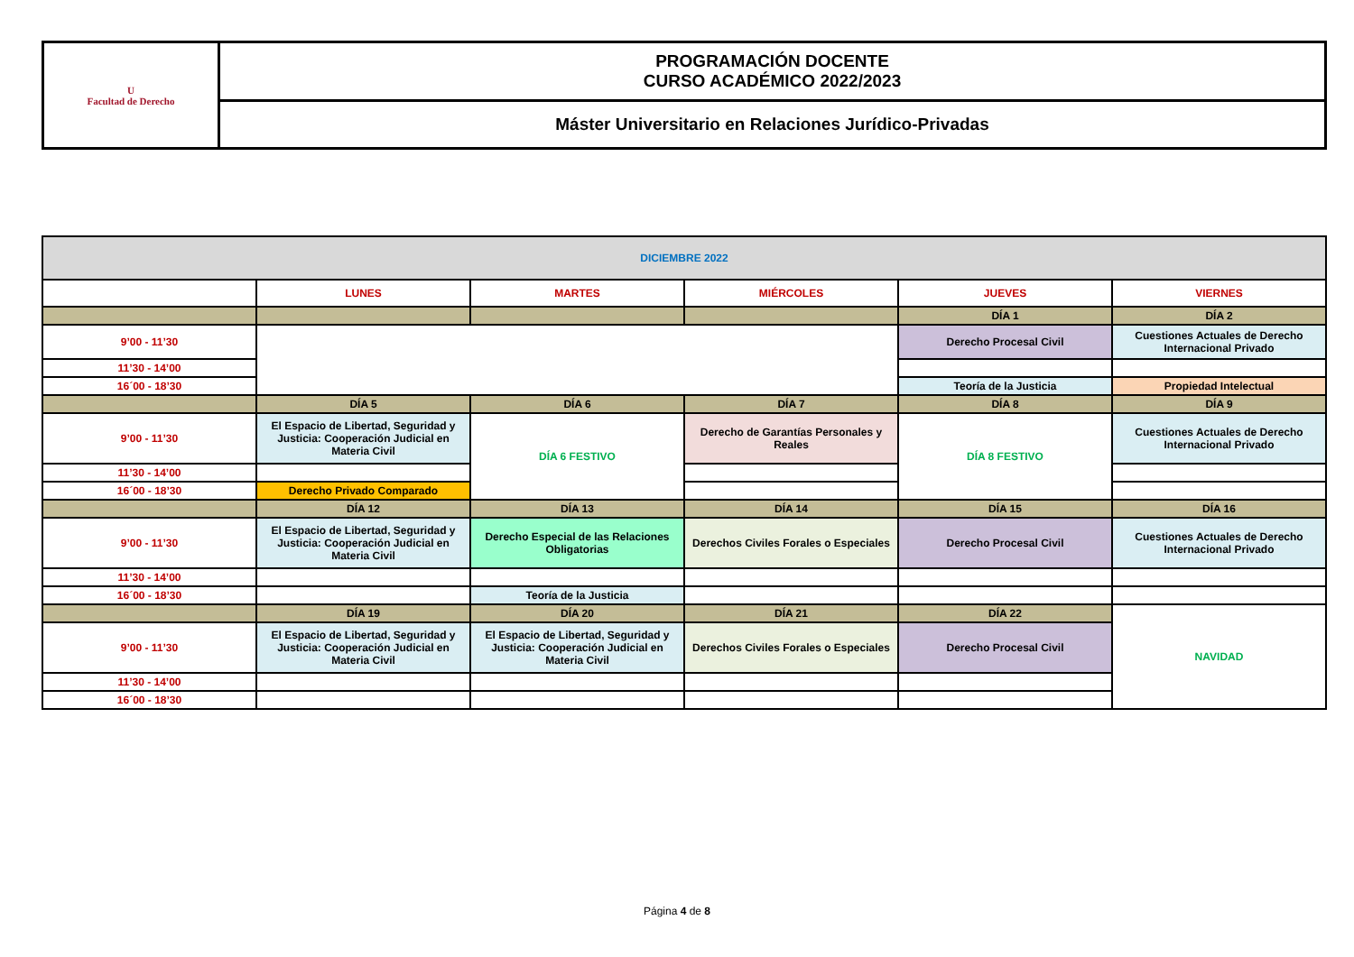| U Facultad de Derecho | PROGRAMACIÓN DOCENTE CURSO ACADÉMICO 2022/2023 |
| | Máster Universitario en Relaciones Jurídico-Privadas |
| DICIEMBRE 2022 | | | | | |
| --- | --- | --- | --- | --- | --- |
| | LUNES | MARTES | MIÉRCOLES | JUEVES | VIERNES |
| | | | | DÍA 1 | DÍA 2 |
| 9’00 - 11’30 | | | | Derecho Procesal Civil | Cuestiones Actuales de Derecho Internacional Privado |
| 11’30 - 14’00 | | | | | |
| 16´00 - 18’30 | | | | Teoría de la Justicia | Propiedad Intelectual |
| | DÍA 5 | DÍA 6 | DÍA 7 | DÍA 8 | DÍA 9 |
| 9’00 - 11’30 | El Espacio de Libertad, Seguridad y Justicia: Cooperación Judicial en Materia Civil | DÍA 6 FESTIVO | Derecho de Garantías Personales y Reales | DÍA 8 FESTIVO | Cuestiones Actuales de Derecho Internacional Privado |
| 11’30 - 14’00 | | | | | |
| 16´00 - 18’30 | Derecho Privado Comparado | | | | |
| | DÍA 12 | DÍA 13 | DÍA 14 | DÍA 15 | DÍA 16 |
| 9’00 - 11’30 | El Espacio de Libertad, Seguridad y Justicia: Cooperación Judicial en Materia Civil | Derecho Especial de las Relaciones Obligatorias | Derechos Civiles Forales o Especiales | Derecho Procesal Civil | Cuestiones Actuales de Derecho Internacional Privado |
| 11’30 - 14’00 | | | | | |
| 16´00 - 18’30 | | Teoría de la Justicia | | | |
| | DÍA 19 | DÍA 20 | DÍA 21 | DÍA 22 | NAVIDAD |
| 9’00 - 11’30 | El Espacio de Libertad, Seguridad y Justicia: Cooperación Judicial en Materia Civil | El Espacio de Libertad, Seguridad y Justicia: Cooperación Judicial en Materia Civil | Derechos Civiles Forales o Especiales | Derecho Procesal Civil | |
| 11’30 - 14’00 | | | | | |
| 16´00 - 18’30 | | | | | |
Página 4 de 8